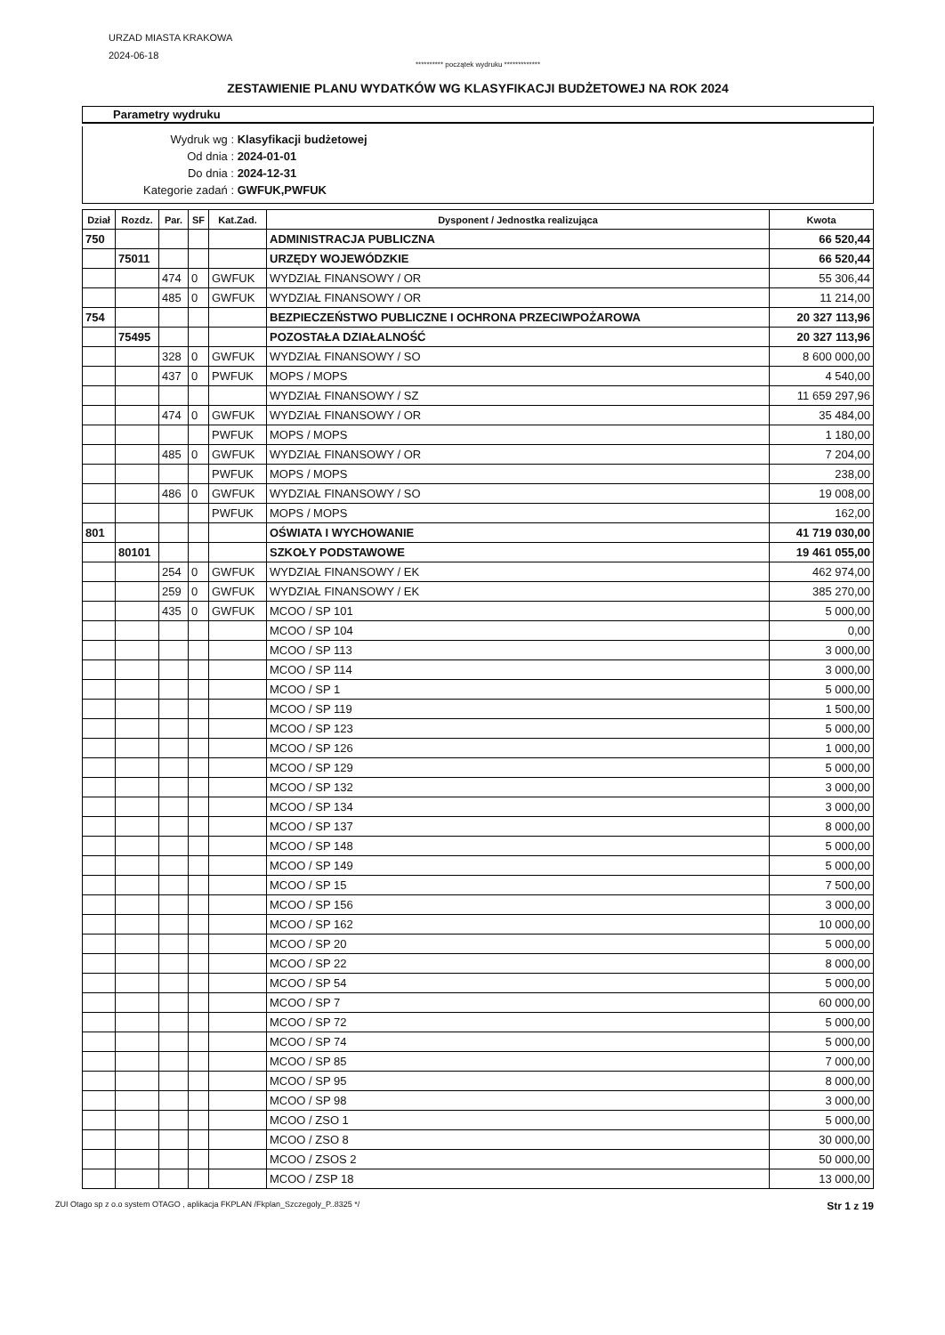URZAD MIASTA KRAKOWA
2024-06-18
********** początek wydruku *************
ZESTAWIENIE PLANU WYDATKÓW WG KLASYFIKACJI BUDŻETOWEJ NA ROK 2024
Parametry wydruku
Wydruk wg : Klasyfikacji budżetowej
Od dnia : 2024-01-01
Do dnia : 2024-12-31
Kategorie zadań : GWFUK,PWFUK
| Dział | Rozdz. | Par. | SF | Kat.Zad. | Dysponent / Jednostka realizująca | Kwota |
| --- | --- | --- | --- | --- | --- | --- |
| 750 | | | | | ADMINISTRACJA PUBLICZNA | 66 520,44 |
| | 75011 | | | | URZĘDY WOJEWÓDZKIE | 66 520,44 |
| | | 474 | 0 | GWFUK | WYDZIAŁ FINANSOWY / OR | 55 306,44 |
| | | 485 | 0 | GWFUK | WYDZIAŁ FINANSOWY / OR | 11 214,00 |
| 754 | | | | | BEZPIECZEŃSTWO PUBLICZNE I OCHRONA PRZECIWPOŻAROWA | 20 327 113,96 |
| | 75495 | | | | POZOSTAŁA DZIAŁALNOŚĆ | 20 327 113,96 |
| | | 328 | 0 | GWFUK | WYDZIAŁ FINANSOWY / SO | 8 600 000,00 |
| | | 437 | 0 | PWFUK | MOPS / MOPS | 4 540,00 |
| | | | | | WYDZIAŁ FINANSOWY / SZ | 11 659 297,96 |
| | | 474 | 0 | GWFUK | WYDZIAŁ FINANSOWY / OR | 35 484,00 |
| | | | | PWFUK | MOPS / MOPS | 1 180,00 |
| | | 485 | 0 | GWFUK | WYDZIAŁ FINANSOWY / OR | 7 204,00 |
| | | | | PWFUK | MOPS / MOPS | 238,00 |
| | | 486 | 0 | GWFUK | WYDZIAŁ FINANSOWY / SO | 19 008,00 |
| | | | | PWFUK | MOPS / MOPS | 162,00 |
| 801 | | | | | OŚWIATA I WYCHOWANIE | 41 719 030,00 |
| | 80101 | | | | SZKOŁY PODSTAWOWE | 19 461 055,00 |
| | | 254 | 0 | GWFUK | WYDZIAŁ FINANSOWY / EK | 462 974,00 |
| | | 259 | 0 | GWFUK | WYDZIAŁ FINANSOWY / EK | 385 270,00 |
| | | 435 | 0 | GWFUK | MCOO / SP 101 | 5 000,00 |
| | | | | | MCOO / SP 104 | 0,00 |
| | | | | | MCOO / SP 113 | 3 000,00 |
| | | | | | MCOO / SP 114 | 3 000,00 |
| | | | | | MCOO / SP 1 | 5 000,00 |
| | | | | | MCOO / SP 119 | 1 500,00 |
| | | | | | MCOO / SP 123 | 5 000,00 |
| | | | | | MCOO / SP 126 | 1 000,00 |
| | | | | | MCOO / SP 129 | 5 000,00 |
| | | | | | MCOO / SP 132 | 3 000,00 |
| | | | | | MCOO / SP 134 | 3 000,00 |
| | | | | | MCOO / SP 137 | 8 000,00 |
| | | | | | MCOO / SP 148 | 5 000,00 |
| | | | | | MCOO / SP 149 | 5 000,00 |
| | | | | | MCOO / SP 15 | 7 500,00 |
| | | | | | MCOO / SP 156 | 3 000,00 |
| | | | | | MCOO / SP 162 | 10 000,00 |
| | | | | | MCOO / SP 20 | 5 000,00 |
| | | | | | MCOO / SP 22 | 8 000,00 |
| | | | | | MCOO / SP 54 | 5 000,00 |
| | | | | | MCOO / SP 7 | 60 000,00 |
| | | | | | MCOO / SP 72 | 5 000,00 |
| | | | | | MCOO / SP 74 | 5 000,00 |
| | | | | | MCOO / SP 85 | 7 000,00 |
| | | | | | MCOO / SP 95 | 8 000,00 |
| | | | | | MCOO / SP 98 | 3 000,00 |
| | | | | | MCOO / ZSO 1 | 5 000,00 |
| | | | | | MCOO / ZSO 8 | 30 000,00 |
| | | | | | MCOO / ZSOS 2 | 50 000,00 |
| | | | | | MCOO / ZSP 18 | 13 000,00 |
ZUI Otago sp z o.o system OTAGO , aplikacja FKPLAN /Fkplan_Szczegoly_P..8325 */ Str 1 z 19